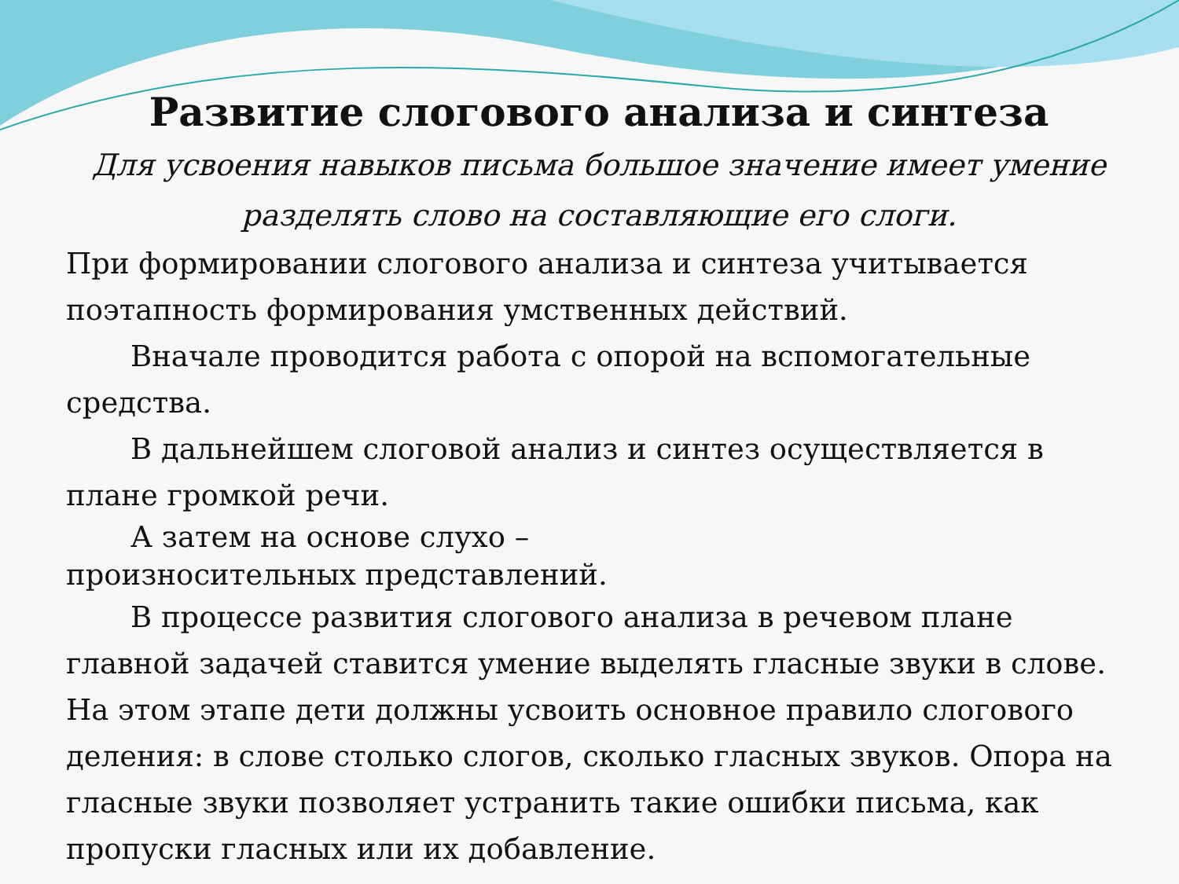Развитие слогового анализа и синтеза
Для усвоения навыков письма большое значение имеет умение разделять слово на составляющие его слоги.
При формировании слогового анализа и синтеза учитывается поэтапность формирования умственных действий.
Вначале проводится работа с опорой на вспомогательные средства.
В дальнейшем слоговой анализ и синтез осуществляется в плане громкой речи.
А затем на основе слухо –
произносительных представлений.
В процессе развития слогового анализа в речевом плане главной задачей ставится умение выделять гласные звуки в слове. На этом этапе дети должны усвоить основное правило слогового деления: в слове столько слогов, сколько гласных звуков. Опора на гласные звуки позволяет устранить такие ошибки письма, как пропуски гласных или их добавление.